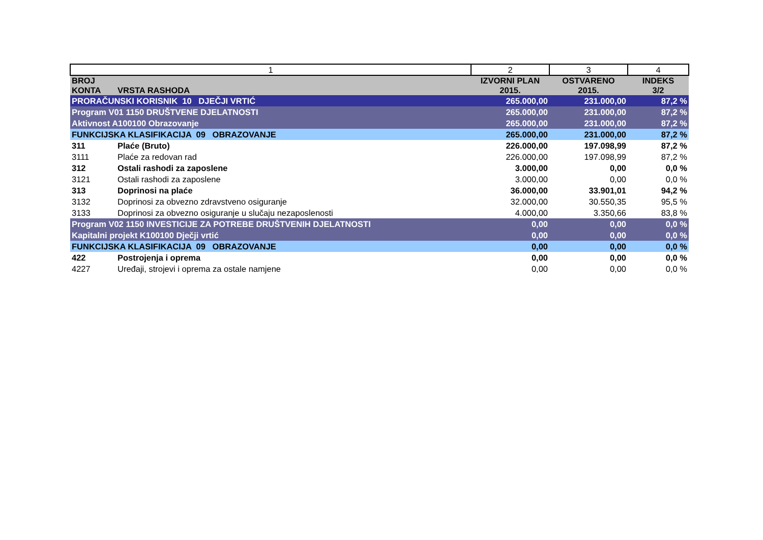| 1 | | 2 | 3 | 4 |
| BROJ KONTA | VRSTA RASHODA | IZVORNI PLAN 2015. | OSTVARENO 2015. | INDEKS 3/2 |
| PRORAČUNSKI KORISNIK 10 DJEČJI VRTIĆ | | 265.000,00 | 231.000,00 | 87,2 % |
| Program V01 1150 DRUŠTVENE DJELATNOSTI | | 265.000,00 | 231.000,00 | 87,2 % |
| Aktivnost A100100 Obrazovanje | | 265.000,00 | 231.000,00 | 87,2 % |
| FUNKCIJSKA KLASIFIKACIJA 09 OBRAZOVANJE | | 265.000,00 | 231.000,00 | 87,2 % |
| 311 | Plaće (Bruto) | 226.000,00 | 197.098,99 | 87,2 % |
| 3111 | Plaće za redovan rad | 226.000,00 | 197.098,99 | 87,2 % |
| 312 | Ostali rashodi za zaposlene | 3.000,00 | 0,00 | 0,0 % |
| 3121 | Ostali rashodi za zaposlene | 3.000,00 | 0,00 | 0,0 % |
| 313 | Doprinosi na plaće | 36.000,00 | 33.901,01 | 94,2 % |
| 3132 | Doprinosi za obvezno zdravstveno osiguranje | 32.000,00 | 30.550,35 | 95,5 % |
| 3133 | Doprinosi za obvezno osiguranje u slučaju nezaposlenosti | 4.000,00 | 3.350,66 | 83,8 % |
| Program V02 1150 INVESTICIJE ZA POTREBE DRUŠTVENIH DJELATNOSTI | | 0,00 | 0,00 | 0,0 % |
| Kapitalni projekt K100100 Dječji vrtić | | 0,00 | 0,00 | 0,0 % |
| FUNKCIJSKA KLASIFIKACIJA 09 OBRAZOVANJE | | 0,00 | 0,00 | 0,0 % |
| 422 | Postrojenja i oprema | 0,00 | 0,00 | 0,0 % |
| 4227 | Uređaji, strojevi i oprema za ostale namjene | 0,00 | 0,00 | 0,0 % |